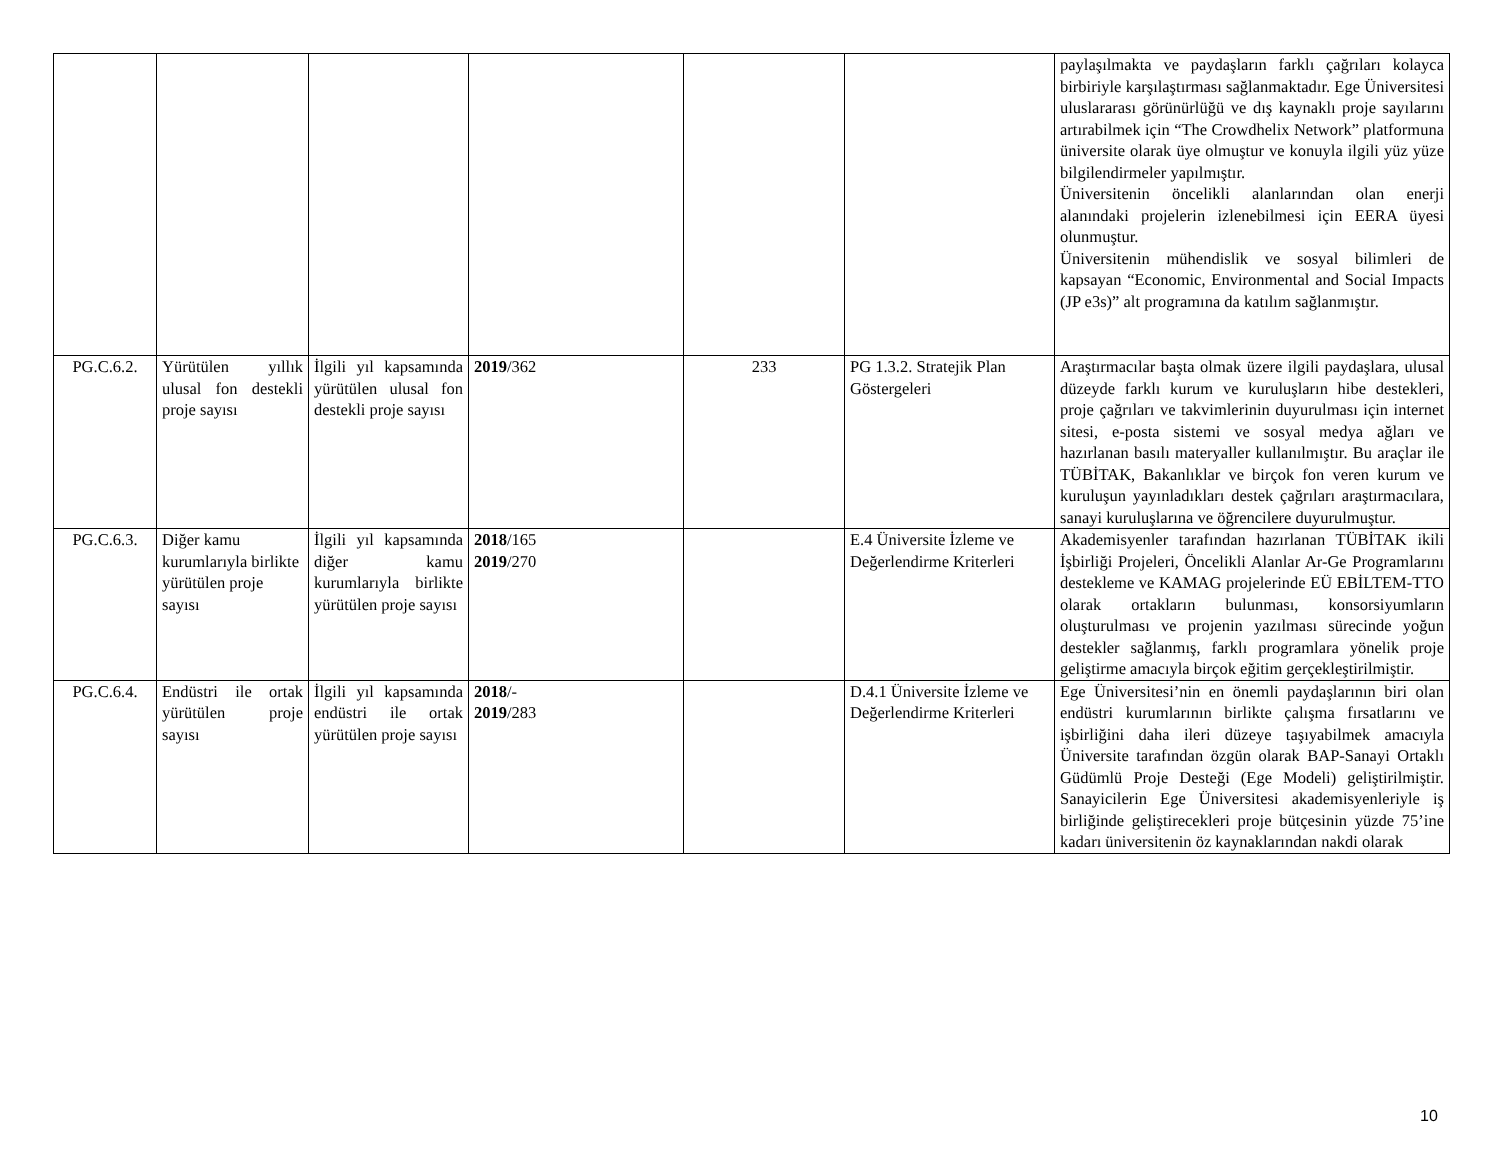| | | | | | | paylaşılmakta ve paydaşların farklı çağrıları kolayca birbiriyle karşılaştırması sağlanmaktadır. Ege Üniversitesi uluslararası görünürlüğü ve dış kaynaklı proje sayılarını artırabilmek için “The Crowdhelix Network” platformuna üniversite olarak üye olmuştur ve konuyla ilgili yüz yüze bilgilendirmeler yapılmıştır. Üniversitenin öncelikli alanlarından olan enerji alanındaki projelerin izlenebilmesi için EERA üyesi olunmuştur. Üniversitenin mühendislik ve sosyal bilimleri de kapsayan “Economic, Environmental and Social Impacts (JP e3s)” alt programına da katılım sağlanmıştır. |
| PG.C.6.2. | Yürütülen yıllık ulusal fon destekli proje sayısı | İlgili yıl kapsamında yürütülen ulusal fon destekli proje sayısı | 2019 /362 | 233 | PG 1.3.2. Stratejik Plan Göstergeleri | Araştırmacılar başta olmak üzere ilgili paydaşlara, ulusal düzeyde farklı kurum ve kuruluşların hibe destekleri, proje çağrıları ve takvimlerinin duyurulması için internet sitesi, e-posta sistemi ve sosyal medya ağları ve hazırlanan basılı materyaller kullanılmıştır. Bu araçlar ile TÜBİTAK, Bakanlıklar ve birçok fon veren kurum ve kuruluşun yayınladıkları destek çağrıları araştırmacılara, sanayi kuruluşlarına ve öğrencilere duyurulmuştur. |
| PG.C.6.3. | Diğer kamu kurumlarıyla birlikte yürütülen proje sayısı | İlgili yıl kapsamında diğer kamu kurumlarıyla birlikte yürütülen proje sayısı | 2018 /165 2019 /270 | | E.4 Üniversite İzleme ve Değerlendirme Kriterleri | Akademisyenler tarafından hazırlanan TÜBİTAK ikili İşbirliği Projeleri, Öncelikli Alanlar Ar-Ge Programlarını destekleme ve KAMAG projelerinde EÜ EBİLTEM-TTO olarak ortakların bulunması, konsorsiyumların oluşturulması ve projenin yazılması sürecinde yoğun destekler sağlanmış, farklı programlara yönelik proje geliştirme amacıyla birçok eğitim gerçekleştirilmiştir. |
| PG.C.6.4. | Endüstri ile ortak yürütülen proje sayısı | İlgili yıl kapsamında endüstri ile ortak yürütülen proje sayısı | 2018 /- 2019 /283 | | D.4.1 Üniversite İzleme ve Değerlendirme Kriterleri | Ege Üniversitesi’nin en önemli paydaşlarının biri olan endüstri kurumlarının birlikte çalışma fırsatlarını ve işbirliğini daha ileri düzeye taşıyabilmek amacıyla Üniversite tarafından özgün olarak BAP-Sanayi Ortaklı Güdümlü Proje Desteği (Ege Modeli) geliştirilmiştir. Sanayicilerin Ege Üniversitesi akademisyenleriyle iş birliğinde geliştirecekleri proje bütçesinin yüzde 75’ine kadarı üniversitenin öz kaynaklarından nakdi olarak |
10